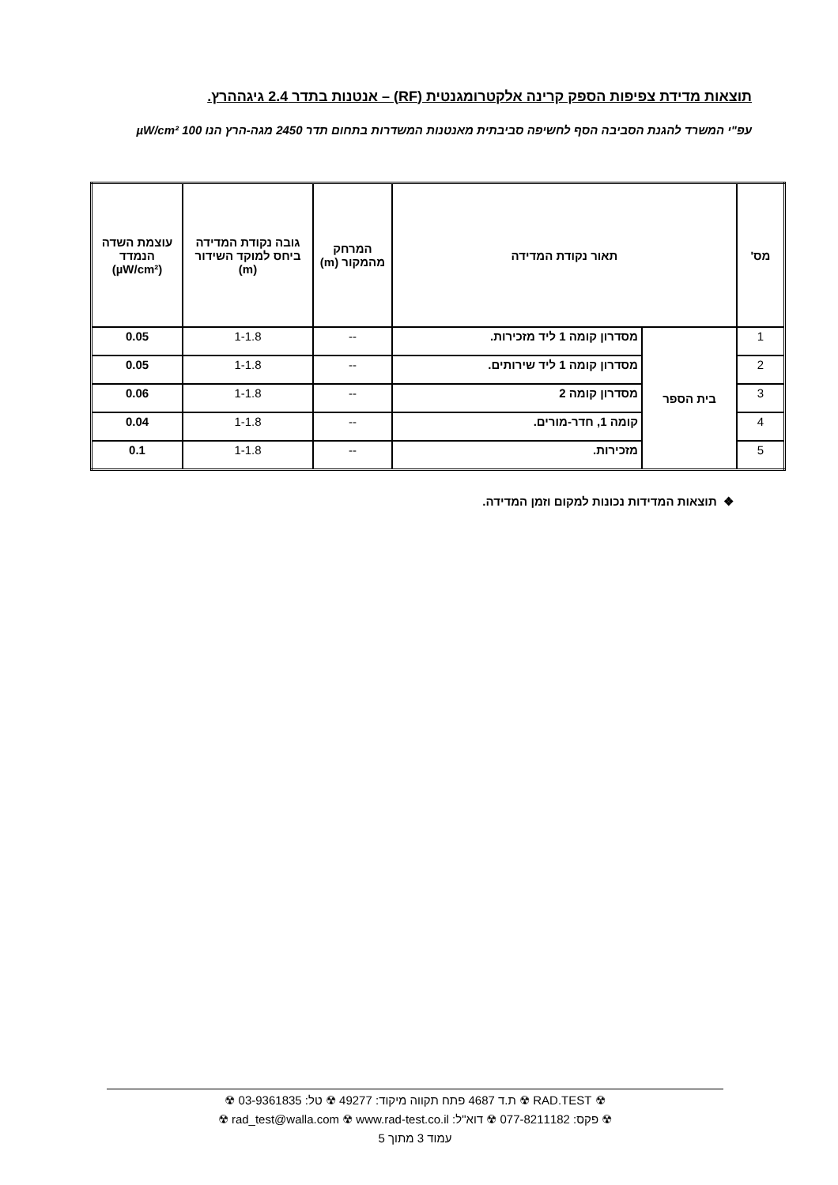תוצאות מדידת צפיפות הספק קרינה אלקטרומגנטית (RF) – אנטנות בתדר 2.4 גיגההרץ.
עפ"י המשרד להגנת הסביבה הסף לחשיפה סביבתית מאנטנות המשדרות בתחום תדר 2450 מגה-הרץ הנו 100 µW/cm²
| מס' | תאור נקודת המדידה | | המרחק מהמקור (m) | גובה נקודת המדידה ביחס למוקד השידור (m) | עוצמת השדה הנמדד (µW/cm²) |
| --- | --- | --- | --- | --- | --- |
| 1 | בית הספר | מסדרון קומה 1 ליד מזכירות. | -- | 1-1.8 | 0.05 |
| 2 | | מסדרון קומה 1 ליד שירותים. | -- | 1-1.8 | 0.05 |
| 3 | | מסדרון קומה 2 | -- | 1-1.8 | 0.06 |
| 4 | | קומה 1, חדר-מורים. | -- | 1-1.8 | 0.04 |
| 5 | | מזכירות. | -- | 1-1.8 | 0.1 |
❖ תוצאות המדידות נכונות למקום וזמן המדידה.
☢ RAD.TEST ☢ ת.ד 4687 פתח תקווה מיקוד: 49277 ☢ טל: 03-9361835 ☢
☢ פקס: 077-8211182 ☢ דוא"ל: rad_test@walla.com ☢ www.rad-test.co.il ☢
עמוד 3 מתוך 5